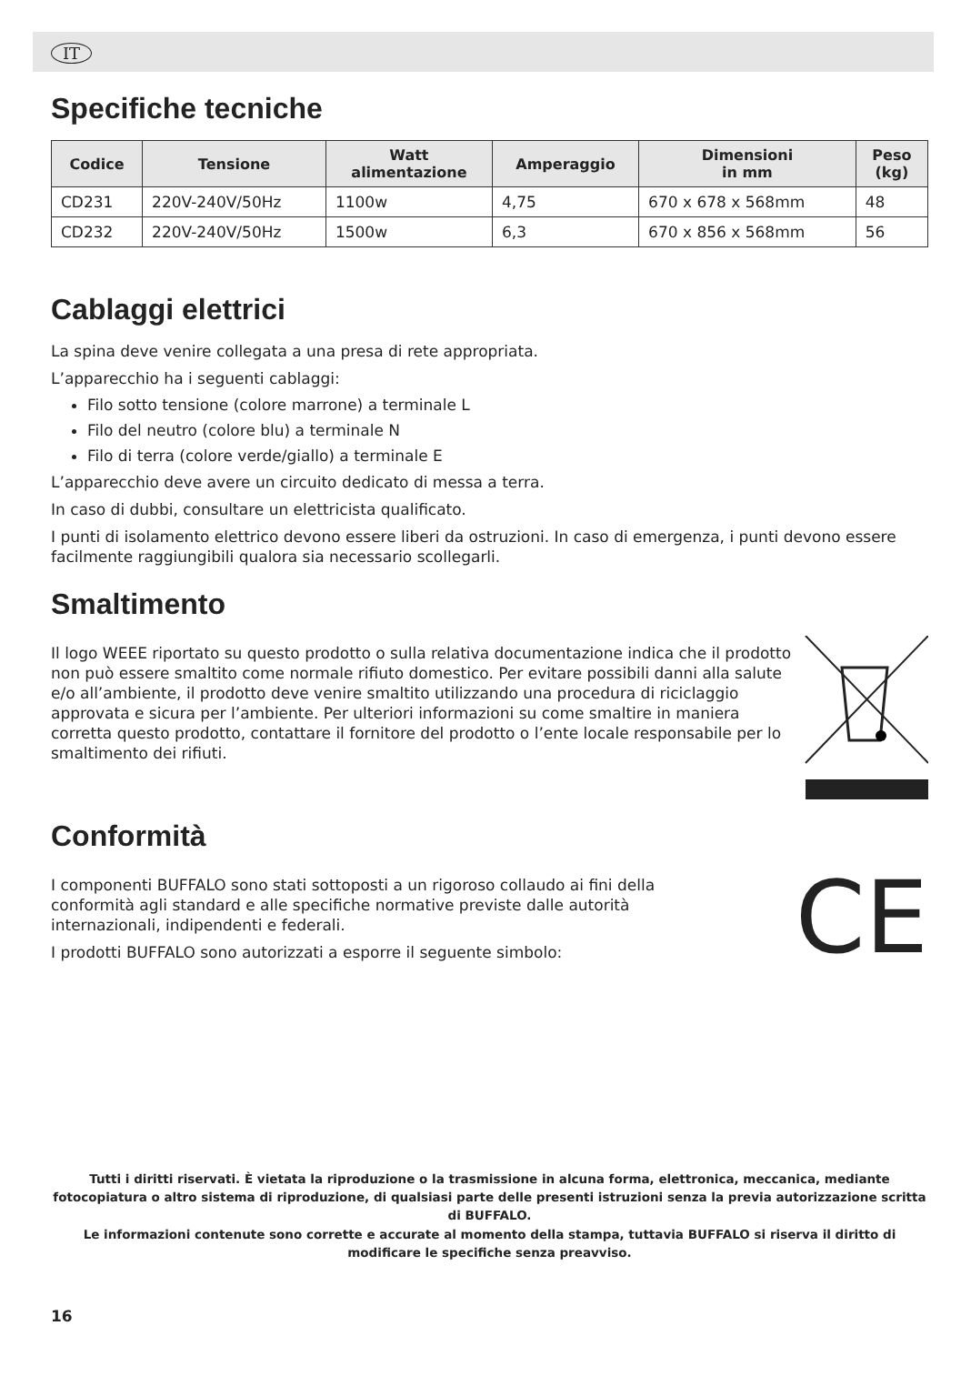IT
Specifiche tecniche
| Codice | Tensione | Watt alimentazione | Amperaggio | Dimensioni in mm | Peso (kg) |
| --- | --- | --- | --- | --- | --- |
| CD231 | 220V-240V/50Hz | 1100w | 4,75 | 670 x 678 x 568mm | 48 |
| CD232 | 220V-240V/50Hz | 1500w | 6,3 | 670 x 856 x 568mm | 56 |
Cablaggi elettrici
La spina deve venire collegata a una presa di rete appropriata.
L’apparecchio ha i seguenti cablaggi:
Filo sotto tensione (colore marrone) a terminale L
Filo del neutro (colore blu) a terminale N
Filo di terra (colore verde/giallo) a terminale E
L’apparecchio deve avere un circuito dedicato di messa a terra.
In caso di dubbi, consultare un elettricista qualificato.
I punti di isolamento elettrico devono essere liberi da ostruzioni. In caso di emergenza, i punti devono essere facilmente raggiungibili qualora sia necessario scollegarli.
Smaltimento
Il logo WEEE riportato su questo prodotto o sulla relativa documentazione indica che il prodotto non può essere smaltito come normale rifiuto domestico. Per evitare possibili danni alla salute e/o all’ambiente, il prodotto deve venire smaltito utilizzando una procedura di riciclaggio approvata e sicura per l’ambiente. Per ulteriori informazioni su come smaltire in maniera corretta questo prodotto, contattare il fornitore del prodotto o l’ente locale responsabile per lo smaltimento dei rifiuti.
Conformità
I componenti BUFFALO sono stati sottoposti a un rigoroso collaudo ai fini della conformità agli standard e alle specifiche normative previste dalle autorità internazionali, indipendenti e federali.
I prodotti BUFFALO sono autorizzati a esporre il seguente simbolo:
CE
Tutti i diritti riservati. È vietata la riproduzione o la trasmissione in alcuna forma, elettronica, meccanica, mediante fotocopiatura o altro sistema di riproduzione, di qualsiasi parte delle presenti istruzioni senza la previa autorizzazione scritta di BUFFALO.
Le informazioni contenute sono corrette e accurate al momento della stampa, tuttavia BUFFALO si riserva il diritto di modificare le specifiche senza preavviso.
16